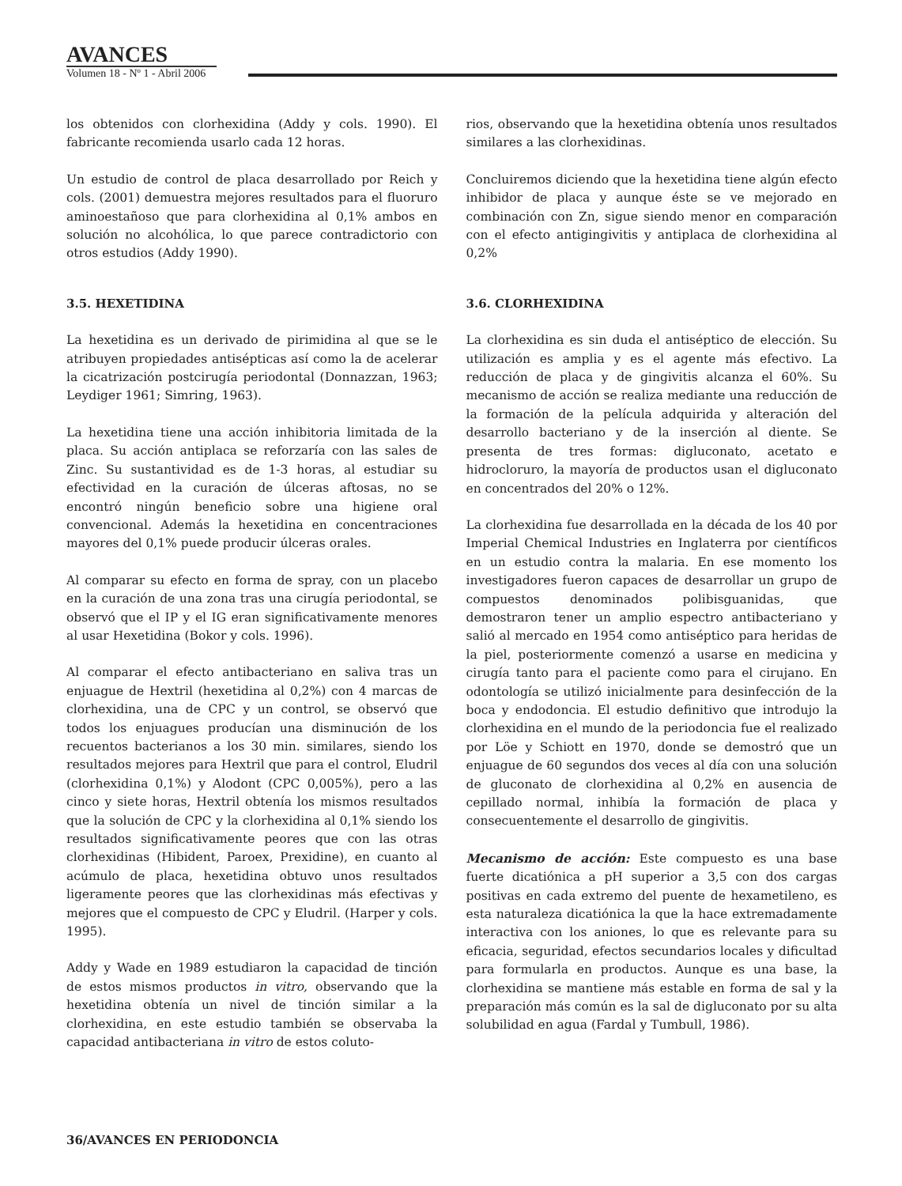AVANCES
Volumen 18 - Nº 1 - Abril 2006
los obtenidos con clorhexidina (Addy y cols. 1990). El fabricante recomienda usarlo cada 12 horas.
Un estudio de control de placa desarrollado por Reich y cols. (2001) demuestra mejores resultados para el fluoruro aminoestañoso que para clorhexidina al 0,1% ambos en solución no alcohólica, lo que parece contradictorio con otros estudios (Addy 1990).
3.5. HEXETIDINA
La hexetidina es un derivado de pirimidina al que se le atribuyen propiedades antisépticas así como la de acelerar la cicatrización postcirugía periodontal (Donnazzan, 1963; Leydiger 1961; Simring, 1963).
La hexetidina tiene una acción inhibitoria limitada de la placa. Su acción antiplaca se reforzaría con las sales de Zinc. Su sustantividad es de 1-3 horas, al estudiar su efectividad en la curación de úlceras aftosas, no se encontró ningún beneficio sobre una higiene oral convencional. Además la hexetidina en concentraciones mayores del 0,1% puede producir úlceras orales.
Al comparar su efecto en forma de spray, con un placebo en la curación de una zona tras una cirugía periodontal, se observó que el IP y el IG eran significativamente menores al usar Hexetidina (Bokor y cols. 1996).
Al comparar el efecto antibacteriano en saliva tras un enjuague de Hextril (hexetidina al 0,2%) con 4 marcas de clorhexidina, una de CPC y un control, se observó que todos los enjuagues producían una disminución de los recuentos bacterianos a los 30 min. similares, siendo los resultados mejores para Hextril que para el control, Eludril (clorhexidina 0,1%) y Alodont (CPC 0,005%), pero a las cinco y siete horas, Hextril obtenía los mismos resultados que la solución de CPC y la clorhexidina al 0,1% siendo los resultados significativamente peores que con las otras clorhexidinas (Hibident, Paroex, Prexidine), en cuanto al acúmulo de placa, hexetidina obtuvo unos resultados ligeramente peores que las clorhexidinas más efectivas y mejores que el compuesto de CPC y Eludril. (Harper y cols. 1995).
Addy y Wade en 1989 estudiaron la capacidad de tinción de estos mismos productos in vitro, observando que la hexetidina obtenía un nivel de tinción similar a la clorhexidina, en este estudio también se observaba la capacidad antibacteriana in vitro de estos coluto-
rios, observando que la hexetidina obtenía unos resultados similares a las clorhexidinas.
Concluiremos diciendo que la hexetidina tiene algún efecto inhibidor de placa y aunque éste se ve mejorado en combinación con Zn, sigue siendo menor en comparación con el efecto antigingivitis y antiplaca de clorhexidina al 0,2%
3.6. CLORHEXIDINA
La clorhexidina es sin duda el antiséptico de elección. Su utilización es amplia y es el agente más efectivo. La reducción de placa y de gingivitis alcanza el 60%. Su mecanismo de acción se realiza mediante una reducción de la formación de la película adquirida y alteración del desarrollo bacteriano y de la inserción al diente. Se presenta de tres formas: digluconato, acetato e hidrocloruro, la mayoría de productos usan el digluconato en concentrados del 20% o 12%.
La clorhexidina fue desarrollada en la década de los 40 por Imperial Chemical Industries en Inglaterra por científicos en un estudio contra la malaria. En ese momento los investigadores fueron capaces de desarrollar un grupo de compuestos denominados polibisguanidas, que demostraron tener un amplio espectro antibacteriano y salió al mercado en 1954 como antiséptico para heridas de la piel, posteriormente comenzó a usarse en medicina y cirugía tanto para el paciente como para el cirujano. En odontología se utilizó inicialmente para desinfección de la boca y endodoncia. El estudio definitivo que introdujo la clorhexidina en el mundo de la periodoncia fue el realizado por Löe y Schiott en 1970, donde se demostró que un enjuague de 60 segundos dos veces al día con una solución de gluconato de clorhexidina al 0,2% en ausencia de cepillado normal, inhibía la formación de placa y consecuentemente el desarrollo de gingivitis.
Mecanismo de acción: Este compuesto es una base fuerte dicatiónica a pH superior a 3,5 con dos cargas positivas en cada extremo del puente de hexametileno, es esta naturaleza dicatiónica la que la hace extremadamente interactiva con los aniones, lo que es relevante para su eficacia, seguridad, efectos secundarios locales y dificultad para formularla en productos. Aunque es una base, la clorhexidina se mantiene más estable en forma de sal y la preparación más común es la sal de digluconato por su alta solubilidad en agua (Fardal y Tumbull, 1986).
36/AVANCES EN PERIODONCIA